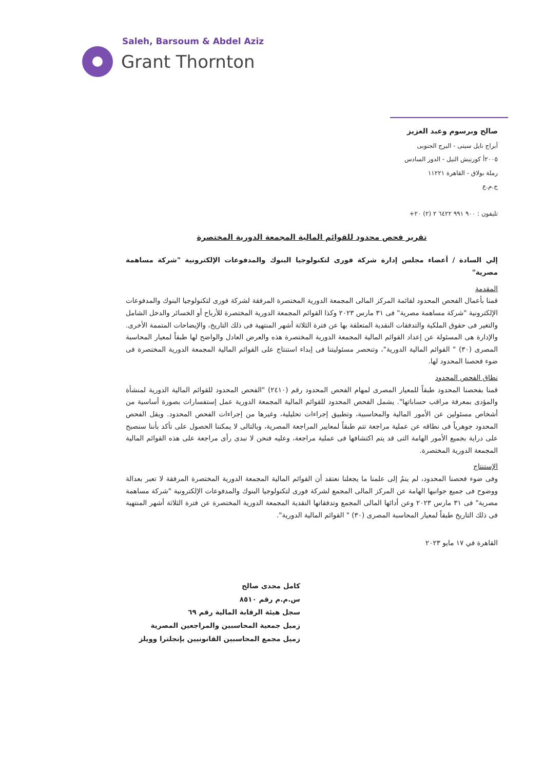Saleh, Barsoum & Abdel Aziz
Grant Thornton
صالح وبرسوم وعبد العزيز
أبراج نايل سيتى - البرج الجنوبى
٢٠٠٥أ كورنيش النيل - الدور السادس
رملة بولاق - القاهرة ١١٢٢١
ج.م.ع
تليفون : ٩٠٠ ٩٩١ ٦٤٢٢ ٢ (٢) ٢٠+
تقرير فحص محدود للقوائم المالية المجمعة الدورية المختصرة
إلي السادة / أعضاء مجلس إدارة شركة فورى لتكنولوجيا البنوك والمدفوعات الإلكترونية "شركة مساهمة مصرية"
المقدمة
قمنا بأعمال الفحص المحدود لقائمة المركز المالى المجمعة الدورية المختصرة المرفقة لشركة فورى لتكنولوجيا البنوك والمدفوعات الإلكترونية "شركة مساهمة مصرية" فى ٣١ مارس ٢٠٢٣ وكذا القوائم المجمعة الدورية المختصرة للأرباح أو الخسائر والدخل الشامل والتغير فى حقوق الملكية والتدفقات النقدية المتعلقة بها عن فترة الثلاثة أشهر المنتهية فى ذلك التاريخ، والإيضاحات المتممة الأخرى. والإدارة هى المسئولة عن إعداد القوائم المالية المجمعة الدورية المختصرة هذه والعرض العادل والواضح لها طبقاً لمعيار المحاسبة المصرى (٣٠) " القوائم المالية الدورية"، وتنحصر مسئوليتنا فى إبداء استنتاج على القوائم المالية المجمعة الدورية المختصرة فى ضوء فحصنا المحدود لها.
نطاق الفحص المحدود
قمنا بفحصنا المحدود طبقاً للمعيار المصرى لمهام الفحص المحدود رقم (٢٤١٠) "الفحص المحدود للقوائم المالية الدورية لمنشأة والمؤدى بمعرفة مراقب حساباتها". يشمل الفحص المحدود للقوائم المالية المجمعة الدورية عمل إستفسارات بصورة أساسية من أشخاص مسئولين عن الأمور المالية والمحاسبية، وتطبيق إجراءات تحليلية، وغيرها من إجراءات الفحص المحدود. ويقل الفحص المحدود جوهرياً فى نطاقه عن عملية مراجعة تتم طبقاً لمعايير المراجعة المصرية، وبالتالى لا يمكننا الحصول على تأكد بأننا سنصبح على دراية بجميع الأمور الهامة التى قد يتم اكتشافها فى عملية مراجعة، وعليه فنحن لا نبدى رأى مراجعة على هذه القوائم المالية المجمعة الدورية المختصرة.
الإستنتاج
وفى ضوء فحصنا المحدود، لم ينمُ إلى علمنا ما يجعلنا نعتقد أن القوائم المالية المجمعة الدورية المختصرة المرفقة لا تعبر بعدالة ووضوح فى جميع جوانبها الهامة عن المركز المالى المجمع لشركة فورى لتكنولوجيا البنوك والمدفوعات الإلكترونية "شركة مساهمة مصرية" فى ٣١ مارس ٢٠٢٣ وعن أدائها المالى المجمع وتدفقاتها النقدية المجمعة الدورية المختصرة عن فترة الثلاثة أشهر المنتهية فى ذلك التاريخ طبقاً لمعيار المحاسبة المصرى (٣٠) " القوائم المالية الدورية".
القاهرة في ١٧ مايو ٢٠٢٣
كامل مجدى صالح
س.م.م رقم ٨٥١٠
سجل هيئة الرقابة المالية رقم ٦٩
زميل جمعية المحاسبين والمراجعين المصرية
زميل مجمع المحاسبين القانونيين بإنجلترا وويلز